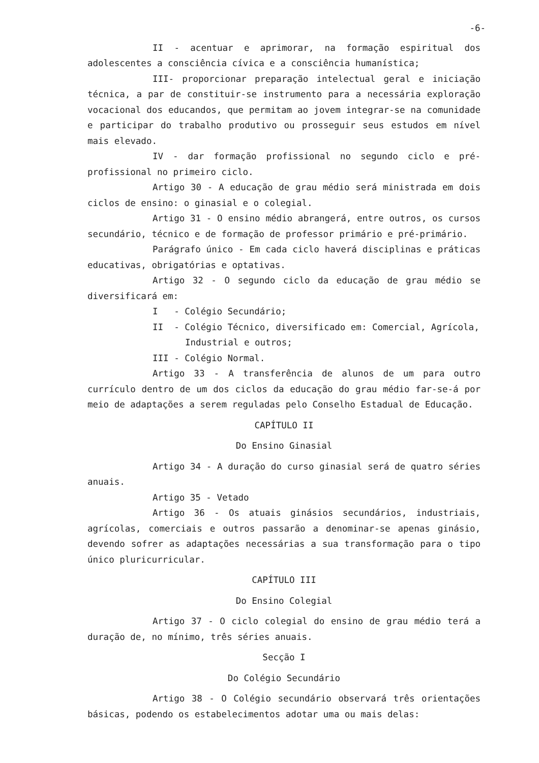-6-
II - acentuar e aprimorar, na formação espiritual dos adolescentes a consciência cívica e a consciência humanística;
III- proporcionar preparação intelectual geral e iniciação técnica, a par de constituir-se instrumento para a necessária exploração vocacional dos educandos, que permitam ao jovem integrar-se na comunidade e participar do trabalho produtivo ou prosseguir seus estudos em nível mais elevado.
IV - dar formação profissional no segundo ciclo e pré-profissional no primeiro ciclo.
Artigo 30 - A educação de grau médio será ministrada em dois ciclos de ensino: o ginasial e o colegial.
Artigo 31 - O ensino médio abrangerá, entre outros, os cursos secundário, técnico e de formação de professor primário e pré-primário.
Parágrafo único - Em cada ciclo haverá disciplinas e práticas educativas, obrigatórias e optativas.
Artigo 32 - O segundo ciclo da educação de grau médio se diversificará em:
I - Colégio Secundário;
II - Colégio Técnico, diversificado em: Comercial, Agrícola,
Industrial e outros;
III - Colégio Normal.
Artigo 33 - A transferência de alunos de um para outro currículo dentro de um dos ciclos da educação do grau médio far-se-á por meio de adaptações a serem reguladas pelo Conselho Estadual de Educação.
CAPÍTULO II
Do Ensino Ginasial
Artigo 34 - A duração do curso ginasial será de quatro séries anuais.
Artigo 35 - Vetado
Artigo 36 - Os atuais ginásios secundários, industriais, agrícolas, comerciais e outros passarão a denominar-se apenas ginásio, devendo sofrer as adaptações necessárias a sua transformação para o tipo único pluricurricular.
CAPÍTULO III
Do Ensino Colegial
Artigo 37 - O ciclo colegial do ensino de grau médio terá a duração de, no mínimo, três séries anuais.
Secção I
Do Colégio Secundário
Artigo 38 - O Colégio secundário observará três orientações básicas, podendo os estabelecimentos adotar uma ou mais delas: